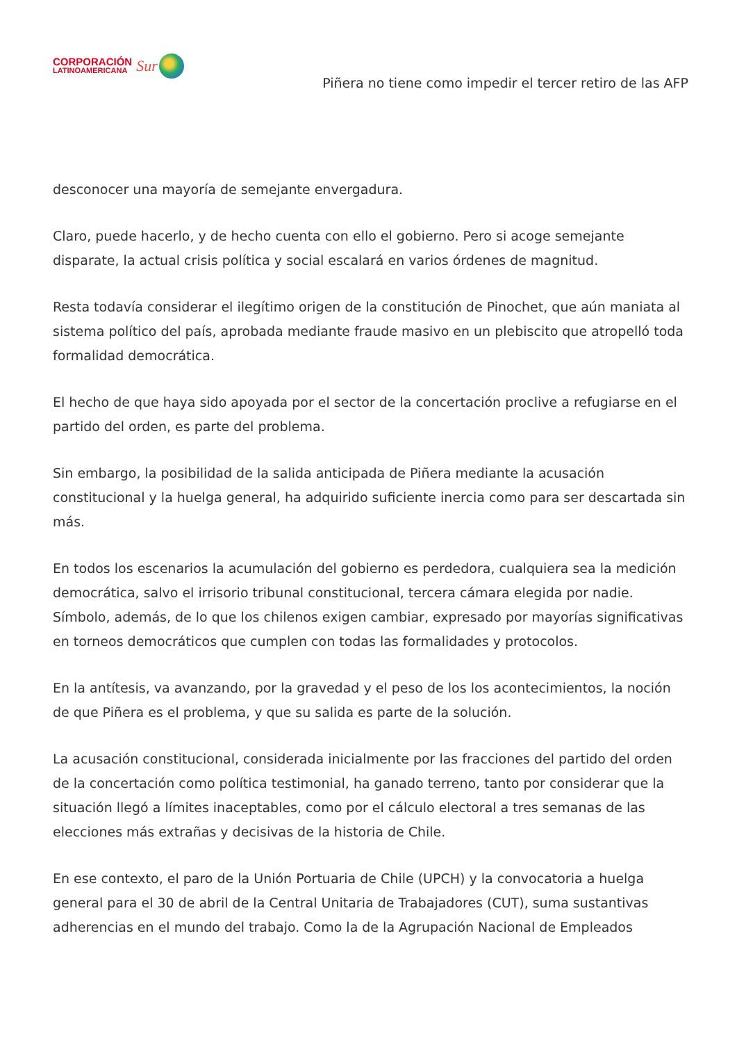CORPORACIÓN
LATINOAMERICANA
Sur
Piñera no tiene como impedir el tercer retiro de las AFP
desconocer una mayoría de semejante envergadura.
Claro, puede hacerlo, y de hecho cuenta con ello el gobierno. Pero si acoge semejante disparate, la actual crisis política y social escalará en varios órdenes de magnitud.
Resta todavía considerar el ilegítimo origen de la constitución de Pinochet, que aún maniata al sistema político del país, aprobada mediante fraude masivo en un plebiscito que atropelló toda formalidad democrática.
El hecho de que haya sido apoyada por el sector de la concertación proclive a refugiarse en el partido del orden, es parte del problema.
Sin embargo, la posibilidad de la salida anticipada de Piñera mediante la acusación constitucional y la huelga general, ha adquirido suficiente inercia como para ser descartada sin más.
En todos los escenarios la acumulación del gobierno es perdedora, cualquiera sea la medición democrática, salvo el irrisorio tribunal constitucional, tercera cámara elegida por nadie. Símbolo, además, de lo que los chilenos exigen cambiar, expresado por mayorías significativas en torneos democráticos que cumplen con todas las formalidades y protocolos.
En la antítesis, va avanzando, por la gravedad y el peso de los los acontecimientos, la noción de que Piñera es el problema, y que su salida es parte de la solución.
La acusación constitucional, considerada inicialmente por las fracciones del partido del orden de la concertación como política testimonial, ha ganado terreno, tanto por considerar que la situación llegó a límites inaceptables, como por el cálculo electoral a tres semanas de las elecciones más extrañas y decisivas de la historia de Chile.
En ese contexto, el paro de la Unión Portuaria de Chile (UPCH) y la convocatoria a huelga general para el 30 de abril de la Central Unitaria de Trabajadores (CUT), suma sustantivas adherencias en el mundo del trabajo. Como la de la Agrupación Nacional de Empleados